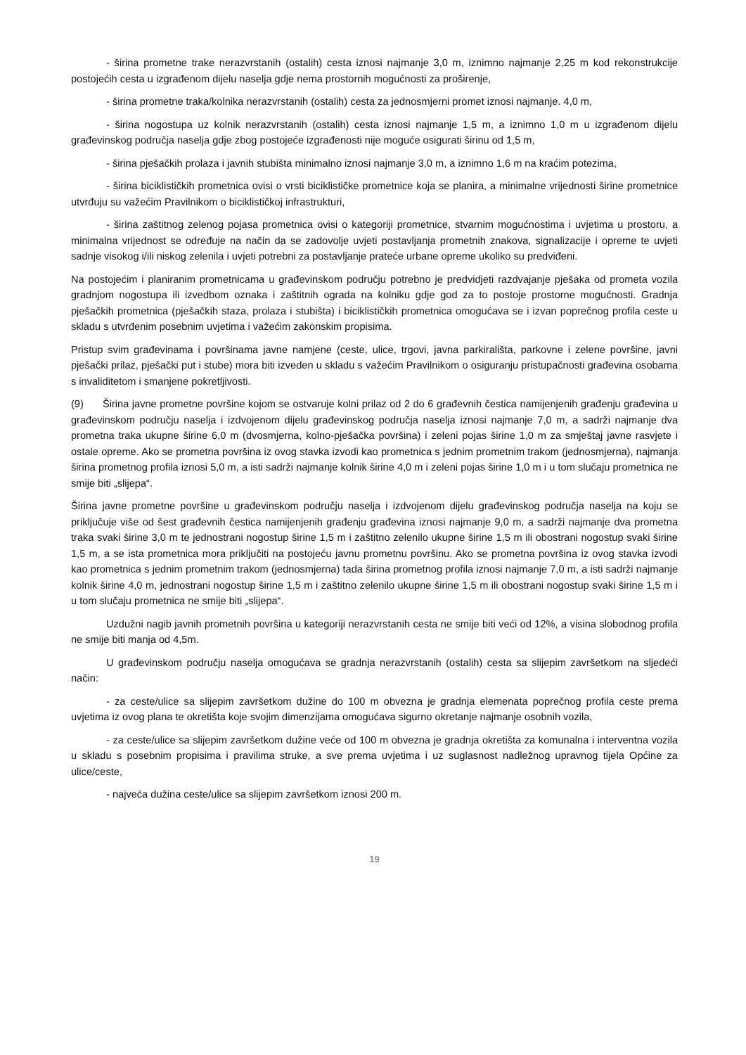- širina prometne trake nerazvrstanih (ostalih) cesta iznosi najmanje 3,0 m, iznimno najmanje 2,25 m kod rekonstrukcije postojećih cesta u izgrađenom dijelu naselja gdje nema prostornih mogućnosti za proširenje,
- širina prometne traka/kolnika nerazvrstanih (ostalih) cesta za jednosmjerni promet iznosi najmanje. 4,0 m,
- širina nogostupa uz kolnik nerazvrstanih (ostalih) cesta iznosi najmanje 1,5 m, a iznimno 1,0 m u izgrađenom dijelu građevinskog područja naselja gdje zbog postojeće izgrađenosti nije moguće osigurati širinu od 1,5 m,
- širina pješačkih prolaza i javnih stubišta minimalno iznosi najmanje 3,0 m, a iznimno 1,6 m na kraćim potezima,
- širina biciklističkih prometnica ovisi o vrsti biciklističke prometnice koja se planira, a minimalne vrijednosti širine prometnice utvrđuju su važećim Pravilnikom o biciklističkoj infrastrukturi,
- širina zaštitnog zelenog pojasa prometnica ovisi o kategoriji prometnice, stvarnim mogućnostima i uvjetima u prostoru, a minimalna vrijednost se određuje na način da se zadovolje uvjeti postavljanja prometnih znakova, signalizacije i opreme te uvjeti sadnje visokog i/ili niskog zelenila i uvjeti potrebni za postavljanje prateće urbane opreme ukoliko su predviđeni.
Na postojećim i planiranim prometnicama u građevinskom području potrebno je predvidjeti razdvajanje pješaka od prometa vozila gradnjom nogostupa ili izvedbom oznaka i zaštitnih ograda na kolniku gdje god za to postoje prostorne mogućnosti. Gradnja pješačkih prometnica (pješačkih staza, prolaza i stubišta) i biciklističkih prometnica omogućava se i izvan poprečnog profila ceste u skladu s utvrđenim posebnim uvjetima i važećim zakonskim propisima.
Pristup svim građevinama i površinama javne namjene (ceste, ulice, trgovi, javna parkirališta, parkovne i zelene površine, javni pješački prilaz, pješački put i stube) mora biti izveden u skladu s važećim Pravilnikom o osiguranju pristupačnosti građevina osobama s invaliditetom i smanjene pokretljivosti.
(9) Širina javne prometne površine kojom se ostvaruje kolni prilaz od 2 do 6 građevnih čestica namijenjenih građenju građevina u građevinskom području naselja i izdvojenom dijelu građevinskog područja naselja iznosi najmanje 7,0 m, a sadrži najmanje dva prometna traka ukupne širine 6,0 m (dvosmjerna, kolno-pješačka površina) i zeleni pojas širine 1,0 m za smještaj javne rasvjete i ostale opreme. Ako se prometna površina iz ovog stavka izvodi kao prometnica s jednim prometnim trakom (jednosmjerna), najmanja širina prometnog profila iznosi 5,0 m, a isti sadrži najmanje kolnik širine 4,0 m i zeleni pojas širine 1,0 m i u tom slučaju prometnica ne smije biti „slijepa“.
Širina javne prometne površine u građevinskom području naselja i izdvojenom dijelu građevinskog područja naselja na koju se priključuje više od šest građevnih čestica namijenjenih građenju građevina iznosi najmanje 9,0 m, a sadrži najmanje dva prometna traka svaki širine 3,0 m te jednostrani nogostup širine 1,5 m i zaštitno zelenilo ukupne širine 1,5 m ili obostrani nogostup svaki širine 1,5 m, a se ista prometnica mora priključiti na postojeću javnu prometnu površinu. Ako se prometna površina iz ovog stavka izvodi kao prometnica s jednim prometnim trakom (jednosmjerna) tada širina prometnog profila iznosi najmanje 7,0 m, a isti sadrži najmanje kolnik širine 4,0 m, jednostrani nogostup širine 1,5 m i zaštitno zelenilo ukupne širine 1,5 m ili obostrani nogostup svaki širine 1,5 m i u tom slučaju prometnica ne smije biti „slijepa“.
Uzdužni nagib javnih prometnih površina u kategoriji nerazvrstanih cesta ne smije biti veći od 12%, a visina slobodnog profila ne smije biti manja od 4,5m.
U građevinskom području naselja omogućava se gradnja nerazvrstanih (ostalih) cesta sa slijepim završetkom na sljedeći način:
- za ceste/ulice sa slijepim završetkom dužine do 100 m obvezna je gradnja elemenata poprečnog profila ceste prema uvjetima iz ovog plana te okretišta koje svojim dimenzijama omogućava sigurno okretanje najmanje osobnih vozila,
- za ceste/ulice sa slijepim završetkom dužine veće od 100 m obvezna je gradnja okretišta za komunalna i interventna vozila u skladu s posebnim propisima i pravilima struke, a sve prema uvjetima i uz suglasnost nadležnog upravnog tijela Općine za ulice/ceste,
- najveća dužina ceste/ulice sa slijepim završetkom iznosi 200 m.
19